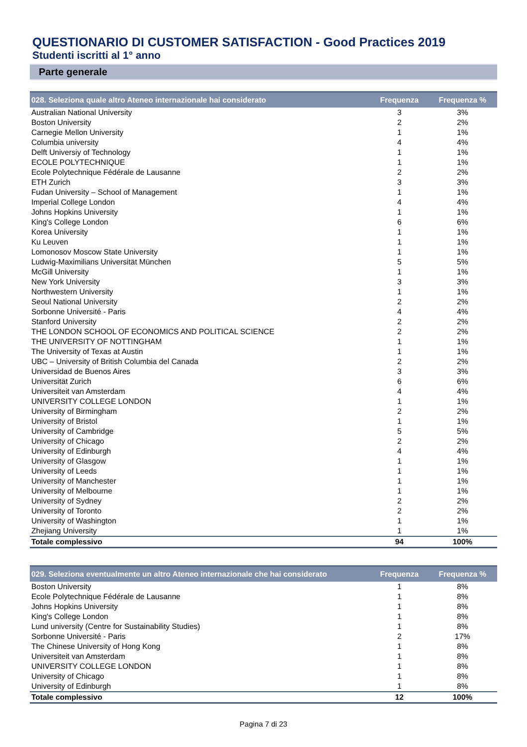QUESTIONARIO DI CUSTOMER SATISFACTION - Good Practices 2019
Studenti iscritti al 1° anno
Parte generale
| 028. Seleziona quale altro Ateneo internazionale hai considerato | Frequenza | Frequenza % |
| --- | --- | --- |
| Australian National University | 3 | 3% |
| Boston University | 2 | 2% |
| Carnegie Mellon University | 1 | 1% |
| Columbia university | 4 | 4% |
| Delft Universiy of Technology | 1 | 1% |
| ECOLE POLYTECHNIQUE | 1 | 1% |
| Ecole Polytechnique Fédérale de Lausanne | 2 | 2% |
| ETH Zurich | 3 | 3% |
| Fudan University – School of Management | 1 | 1% |
| Imperial College London | 4 | 4% |
| Johns Hopkins University | 1 | 1% |
| King's College London | 6 | 6% |
| Korea University | 1 | 1% |
| Ku Leuven | 1 | 1% |
| Lomonosov Moscow State University | 1 | 1% |
| Ludwig-Maximilians Universität München | 5 | 5% |
| McGill University | 1 | 1% |
| New York University | 3 | 3% |
| Northwestern University | 1 | 1% |
| Seoul National University | 2 | 2% |
| Sorbonne Université - Paris | 4 | 4% |
| Stanford University | 2 | 2% |
| THE LONDON SCHOOL OF ECONOMICS AND POLITICAL SCIENCE | 2 | 2% |
| THE UNIVERSITY OF NOTTINGHAM | 1 | 1% |
| The University of Texas at Austin | 1 | 1% |
| UBC – University of British Columbia del Canada | 2 | 2% |
| Universidad de Buenos Aires | 3 | 3% |
| Universität Zurich | 6 | 6% |
| Universiteit van Amsterdam | 4 | 4% |
| UNIVERSITY COLLEGE LONDON | 1 | 1% |
| University of Birmingham | 2 | 2% |
| University of Bristol | 1 | 1% |
| University of Cambridge | 5 | 5% |
| University of Chicago | 2 | 2% |
| University of Edinburgh | 4 | 4% |
| University of Glasgow | 1 | 1% |
| University of Leeds | 1 | 1% |
| University of Manchester | 1 | 1% |
| University of Melbourne | 1 | 1% |
| University of Sydney | 2 | 2% |
| University of Toronto | 2 | 2% |
| University of Washington | 1 | 1% |
| Zhejiang University | 1 | 1% |
| Totale complessivo | 94 | 100% |
| 029. Seleziona eventualmente un altro Ateneo internazionale che hai considerato | Frequenza | Frequenza % |
| --- | --- | --- |
| Boston University | 1 | 8% |
| Ecole Polytechnique Fédérale de Lausanne | 1 | 8% |
| Johns Hopkins University | 1 | 8% |
| King's College London | 1 | 8% |
| Lund university (Centre for Sustainability Studies) | 1 | 8% |
| Sorbonne Université - Paris | 2 | 17% |
| The Chinese University of Hong Kong | 1 | 8% |
| Universiteit van Amsterdam | 1 | 8% |
| UNIVERSITY COLLEGE LONDON | 1 | 8% |
| University of Chicago | 1 | 8% |
| University of Edinburgh | 1 | 8% |
| Totale complessivo | 12 | 100% |
Pagina 7 di 23